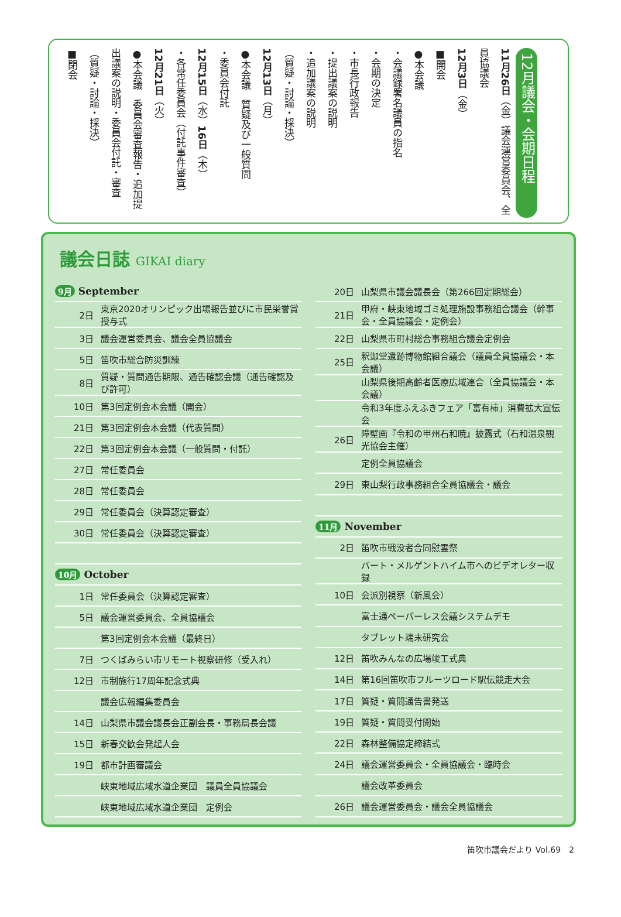12月議会・会期日程
11月26日（金）議会運営委員会、全員協議会
12月3日（金）
■開会
●本会議
・会議録署名議員の指名
・会期の決定
・市長行政報告
・提出議案の説明
・追加議案の説明
（質疑・討論・採決）
12月13日（月）
●本会議　質疑及び一般質問
・委員会付託
12月15日（水）16日（木）
・各常任委員会（付託事件審査）
12月21日（火）
●本会議　委員会審査報告・追加提出議案の説明・委員会付託・審査
（質疑・討論・採決）
■閉会
議会日誌 GIKAI diary
| 9月 September | |
| 2日 | 東京2020オリンピック出場報告並びに市民栄誉賞授与式 |
| 3日 | 議会運営委員会、議会全員協議会 |
| 5日 | 笛吹市総合防災訓練 |
| 8日 | 質疑・質問通告期限、通告確認会議（通告確認及び許可） |
| 10日 | 第3回定例会本会議（開会） |
| 21日 | 第3回定例会本会議（代表質問） |
| 22日 | 第3回定例会本会議（一般質問・付託） |
| 27日 | 常任委員会 |
| 28日 | 常任委員会 |
| 29日 | 常任委員会（決算認定審査） |
| 30日 | 常任委員会（決算認定審査） |
| 10月 October | |
| 1日 | 常任委員会（決算認定審査） |
| 5日 | 議会運営委員会、全員協議会 |
| | 第3回定例会本会議（最終日） |
| 7日 | つくばみらい市リモート視察研修（受入れ） |
| 12日 | 市制施行17周年記念式典 |
| | 議会広報編集委員会 |
| 14日 | 山梨県市議会議長会正副会長・事務局長会議 |
| 15日 | 新春交歓会発起人会 |
| 19日 | 都市計画審議会 |
| | 峡東地域広域水道企業団 議員全員協議会 |
| | 峡東地域広域水道企業団 定例会 |
| 20日 | 山梨県市議会議長会（第266回定期総会） |
| 21日 | 甲府・峡東地域ゴミ処理施設事務組合議会（幹事会・全員協議会・定例会） |
| 22日 | 山梨県市町村総合事務組合議会定例会 |
| 25日 | 釈迦堂遺跡博物館組合議会（議員全員協議会・本会議） |
| | 山梨県後期高齢者医療広域連合（全員協議会・本会議） |
| | 令和3年度ふえふきフェア「富有柿」消費拡大宣伝会 |
| 26日 | 障壁画『令和の甲州石和暁』披露式（石和温泉観光協会主催） |
| | 定例全員協議会 |
| 29日 | 東山梨行政事務組合全員協議会・議会 |
| 11月 November | |
| 2日 | 笛吹市戦没者合同慰霊祭 |
| | バート・メルゲントハイム市へのビデオレター収録 |
| 10日 | 会派別視察（新風会） |
| | 富士通ペーパーレス会議システムデモ |
| | タブレット端末研究会 |
| 12日 | 笛吹みんなの広場竣工式典 |
| 14日 | 第16回笛吹市フルーツロード駅伝競走大会 |
| 17日 | 質疑・質問通告書発送 |
| 19日 | 質疑・質問受付開始 |
| 22日 | 森林整備協定締結式 |
| 24日 | 議会運営委員会・全員協議会・臨時会 |
| | 議会改革委員会 |
| 26日 | 議会運営委員会・議会全員協議会 |
笛吹市議会だより Vol.69　2